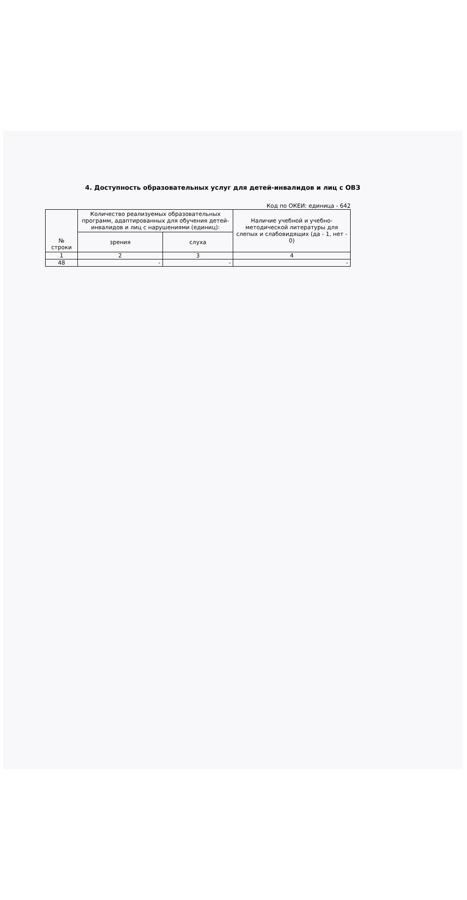4. Доступность образовательных услуг для детей-инвалидов и лиц с ОВЗ
Код по ОКЕИ: единица - 642
| № строки | Количество реализуемых образовательных программ, адаптированных для обучения детей-инвалидов и лиц с нарушениями (единиц): | | Наличие учебной и учебно-методической литературы для слепых и слабовидящих (да - 1, нет - 0) |
| --- | --- | --- | --- |
| | зрения | слуха | |
| 1 | 2 | 3 | 4 |
| 48 | - | - | - |